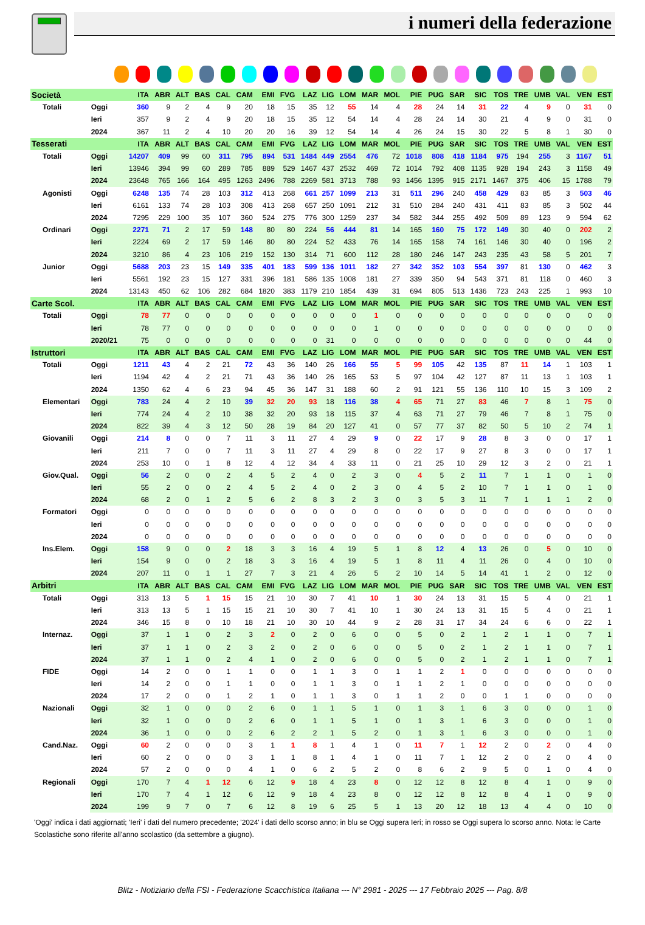i numeri della federazione
| Società | | ITA | ABR | ALT | BAS | CAL | CAM | EMI | FVG | LAZ | LIG | LOM | MAR | MOL | PIE | PUG | SAR | SIC | TOS | TRE | UMB | VAL | VEN | EST |
| --- | --- | --- | --- | --- | --- | --- | --- | --- | --- | --- | --- | --- | --- | --- | --- | --- | --- | --- | --- | --- | --- | --- | --- | --- |
| Totali | Oggi | 360 | 9 | 2 | 4 | 9 | 20 | 18 | 15 | 35 | 12 | 55 | 14 | 4 | 28 | 24 | 14 | 31 | 22 | 4 | 9 | 0 | 31 | 0 |
| | Ieri | 357 | 9 | 2 | 4 | 9 | 20 | 18 | 15 | 35 | 12 | 54 | 14 | 4 | 28 | 24 | 14 | 30 | 21 | 4 | 9 | 0 | 31 | 0 |
| | 2024 | 367 | 11 | 2 | 4 | 10 | 20 | 20 | 16 | 39 | 12 | 54 | 14 | 4 | 26 | 24 | 15 | 30 | 22 | 5 | 8 | 1 | 30 | 0 |
| Tesserati | | ITA | ABR | ALT | BAS | CAL | CAM | EMI | FVG | LAZ | LIG | LOM | MAR | MOL | PIE | PUG | SAR | SIC | TOS | TRE | UMB | VAL | VEN | EST |
| Totali | Oggi | 14207 | 409 | 99 | 60 | 311 | 795 | 894 | 531 | 1484 | 449 | 2554 | 476 | 72 | 1018 | 808 | 418 | 1184 | 975 | 194 | 255 | 3 | 1167 | 51 |
| | Ieri | 13946 | 394 | 99 | 60 | 289 | 785 | 889 | 529 | 1467 | 437 | 2532 | 469 | 72 | 1014 | 792 | 408 | 1135 | 928 | 194 | 243 | 3 | 1158 | 49 |
| | 2024 | 23648 | 765 | 166 | 164 | 495 | 1263 | 2496 | 788 | 2269 | 581 | 3713 | 788 | 93 | 1456 | 1395 | 915 | 2171 | 1467 | 375 | 406 | 15 | 1788 | 79 |
| Agonisti | Oggi | 6248 | 135 | 74 | 28 | 103 | 312 | 413 | 268 | 661 | 257 | 1099 | 213 | 31 | 511 | 296 | 240 | 458 | 429 | 83 | 85 | 3 | 503 | 46 |
| | Ieri | 6161 | 133 | 74 | 28 | 103 | 308 | 413 | 268 | 657 | 250 | 1091 | 212 | 31 | 510 | 284 | 240 | 431 | 411 | 83 | 85 | 3 | 502 | 44 |
| | 2024 | 7295 | 229 | 100 | 35 | 107 | 360 | 524 | 275 | 776 | 300 | 1259 | 237 | 34 | 582 | 344 | 255 | 492 | 509 | 89 | 123 | 9 | 594 | 62 |
| Ordinari | Oggi | 2271 | 71 | 2 | 17 | 59 | 148 | 80 | 80 | 224 | 56 | 444 | 81 | 14 | 165 | 160 | 75 | 172 | 149 | 30 | 40 | 0 | 202 | 2 |
| | Ieri | 2224 | 69 | 2 | 17 | 59 | 146 | 80 | 80 | 224 | 52 | 433 | 76 | 14 | 165 | 158 | 74 | 161 | 146 | 30 | 40 | 0 | 196 | 2 |
| | 2024 | 3210 | 86 | 4 | 23 | 106 | 219 | 152 | 130 | 314 | 71 | 600 | 112 | 28 | 180 | 246 | 147 | 243 | 235 | 43 | 58 | 5 | 201 | 7 |
| Junior | Oggi | 5688 | 203 | 23 | 15 | 149 | 335 | 401 | 183 | 599 | 136 | 1011 | 182 | 27 | 342 | 352 | 103 | 554 | 397 | 81 | 130 | 0 | 462 | 3 |
| | Ieri | 5561 | 192 | 23 | 15 | 127 | 331 | 396 | 181 | 586 | 135 | 1008 | 181 | 27 | 339 | 350 | 94 | 543 | 371 | 81 | 118 | 0 | 460 | 3 |
| | 2024 | 13143 | 450 | 62 | 106 | 282 | 684 | 1820 | 383 | 1179 | 210 | 1854 | 439 | 31 | 694 | 805 | 513 | 1436 | 723 | 243 | 225 | 1 | 993 | 10 |
| Carte Scol. | | ITA | ABR | ALT | BAS | CAL | CAM | EMI | FVG | LAZ | LIG | LOM | MAR | MOL | PIE | PUG | SAR | SIC | TOS | TRE | UMB | VAL | VEN | EST |
| Totali | Oggi | 78 | 77 | 0 | 0 | 0 | 0 | 0 | 0 | 0 | 0 | 0 | 1 | 0 | 0 | 0 | 0 | 0 | 0 | 0 | 0 | 0 | 0 | 0 |
| | Ieri | 78 | 77 | 0 | 0 | 0 | 0 | 0 | 0 | 0 | 0 | 0 | 1 | 0 | 0 | 0 | 0 | 0 | 0 | 0 | 0 | 0 | 0 | 0 |
| | 2020/21 | 75 | 0 | 0 | 0 | 0 | 0 | 0 | 0 | 0 | 31 | 0 | 0 | 0 | 0 | 0 | 0 | 0 | 0 | 0 | 0 | 0 | 44 | 0 |
| Istruttori | | ITA | ABR | ALT | BAS | CAL | CAM | EMI | FVG | LAZ | LIG | LOM | MAR | MOL | PIE | PUG | SAR | SIC | TOS | TRE | UMB | VAL | VEN | EST |
| Totali | Oggi | 1211 | 43 | 4 | 2 | 21 | 72 | 43 | 36 | 140 | 26 | 166 | 55 | 5 | 99 | 105 | 42 | 135 | 87 | 11 | 14 | 1 | 103 | 1 |
| | Ieri | 1194 | 42 | 4 | 2 | 21 | 71 | 43 | 36 | 140 | 26 | 165 | 53 | 5 | 97 | 104 | 42 | 127 | 87 | 11 | 13 | 1 | 103 | 1 |
| | 2024 | 1350 | 62 | 4 | 6 | 23 | 94 | 45 | 36 | 147 | 31 | 188 | 60 | 2 | 91 | 121 | 55 | 136 | 110 | 10 | 15 | 3 | 109 | 2 |
| Elementari | Oggi | 783 | 24 | 4 | 2 | 10 | 39 | 32 | 20 | 93 | 18 | 116 | 38 | 4 | 65 | 71 | 27 | 83 | 46 | 7 | 8 | 1 | 75 | 0 |
| | Ieri | 774 | 24 | 4 | 2 | 10 | 38 | 32 | 20 | 93 | 18 | 115 | 37 | 4 | 63 | 71 | 27 | 79 | 46 | 7 | 8 | 1 | 75 | 0 |
| | 2024 | 822 | 39 | 4 | 3 | 12 | 50 | 28 | 19 | 84 | 20 | 127 | 41 | 0 | 57 | 77 | 37 | 82 | 50 | 5 | 10 | 2 | 74 | 1 |
| Giovanili | Oggi | 214 | 8 | 0 | 0 | 7 | 11 | 3 | 11 | 27 | 4 | 29 | 9 | 0 | 22 | 17 | 9 | 28 | 8 | 3 | 0 | 0 | 17 | 1 |
| | Ieri | 211 | 7 | 0 | 0 | 7 | 11 | 3 | 11 | 27 | 4 | 29 | 8 | 0 | 22 | 17 | 9 | 27 | 8 | 3 | 0 | 0 | 17 | 1 |
| | 2024 | 253 | 10 | 0 | 1 | 8 | 12 | 4 | 12 | 34 | 4 | 33 | 11 | 0 | 21 | 25 | 10 | 29 | 12 | 3 | 2 | 0 | 21 | 1 |
| Giov.Qual. | Oggi | 56 | 2 | 0 | 0 | 2 | 4 | 5 | 2 | 4 | 0 | 2 | 3 | 0 | 4 | 5 | 2 | 11 | 7 | 1 | 1 | 0 | 1 | 0 |
| | Ieri | 55 | 2 | 0 | 0 | 2 | 4 | 5 | 2 | 4 | 0 | 2 | 3 | 0 | 4 | 5 | 2 | 10 | 7 | 1 | 1 | 0 | 1 | 0 |
| | 2024 | 68 | 2 | 0 | 1 | 2 | 5 | 6 | 2 | 8 | 3 | 2 | 3 | 0 | 3 | 5 | 3 | 11 | 7 | 1 | 1 | 1 | 2 | 0 |
| Formatori | Oggi | 0 | 0 | 0 | 0 | 0 | 0 | 0 | 0 | 0 | 0 | 0 | 0 | 0 | 0 | 0 | 0 | 0 | 0 | 0 | 0 | 0 | 0 | 0 |
| | Ieri | 0 | 0 | 0 | 0 | 0 | 0 | 0 | 0 | 0 | 0 | 0 | 0 | 0 | 0 | 0 | 0 | 0 | 0 | 0 | 0 | 0 | 0 | 0 |
| | 2024 | 0 | 0 | 0 | 0 | 0 | 0 | 0 | 0 | 0 | 0 | 0 | 0 | 0 | 0 | 0 | 0 | 0 | 0 | 0 | 0 | 0 | 0 | 0 |
| Ins.Elem. | Oggi | 158 | 9 | 0 | 0 | 2 | 18 | 3 | 3 | 16 | 4 | 19 | 5 | 1 | 8 | 12 | 4 | 13 | 26 | 0 | 5 | 0 | 10 | 0 |
| | Ieri | 154 | 9 | 0 | 0 | 2 | 18 | 3 | 3 | 16 | 4 | 19 | 5 | 1 | 8 | 11 | 4 | 11 | 26 | 0 | 4 | 0 | 10 | 0 |
| | 2024 | 207 | 11 | 0 | 1 | 1 | 27 | 7 | 3 | 21 | 4 | 26 | 5 | 2 | 10 | 14 | 5 | 14 | 41 | 1 | 2 | 0 | 12 | 0 |
| Arbitri | | ITA | ABR | ALT | BAS | CAL | CAM | EMI | FVG | LAZ | LIG | LOM | MAR | MOL | PIE | PUG | SAR | SIC | TOS | TRE | UMB | VAL | VEN | EST |
| Totali | Oggi | 313 | 13 | 5 | 1 | 15 | 15 | 21 | 10 | 30 | 7 | 41 | 10 | 1 | 30 | 24 | 13 | 31 | 15 | 5 | 4 | 0 | 21 | 1 |
| | Ieri | 313 | 13 | 5 | 1 | 15 | 15 | 21 | 10 | 30 | 7 | 41 | 10 | 1 | 30 | 24 | 13 | 31 | 15 | 5 | 4 | 0 | 21 | 1 |
| | 2024 | 346 | 15 | 8 | 0 | 10 | 18 | 21 | 10 | 30 | 10 | 44 | 9 | 2 | 28 | 31 | 17 | 34 | 24 | 6 | 6 | 0 | 22 | 1 |
| Internaz. | Oggi | 37 | 1 | 1 | 0 | 2 | 3 | 2 | 0 | 2 | 0 | 6 | 0 | 0 | 5 | 0 | 2 | 1 | 2 | 1 | 1 | 0 | 7 | 1 |
| | Ieri | 37 | 1 | 1 | 0 | 2 | 3 | 2 | 0 | 2 | 0 | 6 | 0 | 0 | 5 | 0 | 2 | 1 | 2 | 1 | 1 | 0 | 7 | 1 |
| | 2024 | 37 | 1 | 1 | 0 | 2 | 4 | 1 | 0 | 2 | 0 | 6 | 0 | 0 | 5 | 0 | 2 | 1 | 2 | 1 | 1 | 0 | 7 | 1 |
| FIDE | Oggi | 14 | 2 | 0 | 0 | 1 | 1 | 0 | 0 | 1 | 1 | 3 | 0 | 1 | 1 | 2 | 1 | 0 | 0 | 0 | 0 | 0 | 0 | 0 |
| | Ieri | 14 | 2 | 0 | 0 | 1 | 1 | 0 | 0 | 1 | 1 | 3 | 0 | 1 | 1 | 2 | 1 | 0 | 0 | 0 | 0 | 0 | 0 | 0 |
| | 2024 | 17 | 2 | 0 | 0 | 1 | 2 | 1 | 0 | 1 | 1 | 3 | 0 | 1 | 1 | 2 | 0 | 0 | 1 | 1 | 0 | 0 | 0 | 0 |
| Nazionali | Oggi | 32 | 1 | 0 | 0 | 0 | 2 | 6 | 0 | 1 | 1 | 5 | 1 | 0 | 1 | 3 | 1 | 6 | 3 | 0 | 0 | 0 | 1 | 0 |
| | Ieri | 32 | 1 | 0 | 0 | 0 | 2 | 6 | 0 | 1 | 1 | 5 | 1 | 0 | 1 | 3 | 1 | 6 | 3 | 0 | 0 | 0 | 1 | 0 |
| | 2024 | 36 | 1 | 0 | 0 | 0 | 2 | 6 | 2 | 2 | 1 | 5 | 2 | 0 | 1 | 3 | 1 | 6 | 3 | 0 | 0 | 0 | 1 | 0 |
| Cand.Naz. | Oggi | 60 | 2 | 0 | 0 | 0 | 3 | 1 | 1 | 8 | 1 | 4 | 1 | 0 | 11 | 7 | 1 | 12 | 2 | 0 | 2 | 0 | 4 | 0 |
| | Ieri | 60 | 2 | 0 | 0 | 0 | 3 | 1 | 1 | 8 | 1 | 4 | 1 | 0 | 11 | 7 | 1 | 12 | 2 | 0 | 2 | 0 | 4 | 0 |
| | 2024 | 57 | 2 | 0 | 0 | 0 | 4 | 1 | 0 | 6 | 2 | 5 | 2 | 0 | 8 | 6 | 2 | 9 | 5 | 0 | 1 | 0 | 4 | 0 |
| Regionali | Oggi | 170 | 7 | 4 | 1 | 12 | 6 | 12 | 9 | 18 | 4 | 23 | 8 | 0 | 12 | 12 | 8 | 12 | 8 | 4 | 1 | 0 | 9 | 0 |
| | Ieri | 170 | 7 | 4 | 1 | 12 | 6 | 12 | 9 | 18 | 4 | 23 | 8 | 0 | 12 | 12 | 8 | 12 | 8 | 4 | 1 | 0 | 9 | 0 |
| | 2024 | 199 | 9 | 7 | 0 | 7 | 6 | 12 | 8 | 19 | 6 | 25 | 5 | 1 | 13 | 20 | 12 | 18 | 13 | 4 | 4 | 0 | 10 | 0 |
'Oggi' indica i dati aggiornati; 'Ieri' i dati del numero precedente; '2024' i dati dello scorso anno; in blu se Oggi supera Ieri; in rosso se Oggi supera lo scorso anno. Nota: le Carte Scolastiche sono riferite all'anno scolastico (da settembre a giugno).
Blitz - Notiziario della FSI - Federazione Scacchistica Italiana --- N° 2981 - 2025 --- 17 Febbraio 2025 --- Pag. 8/8